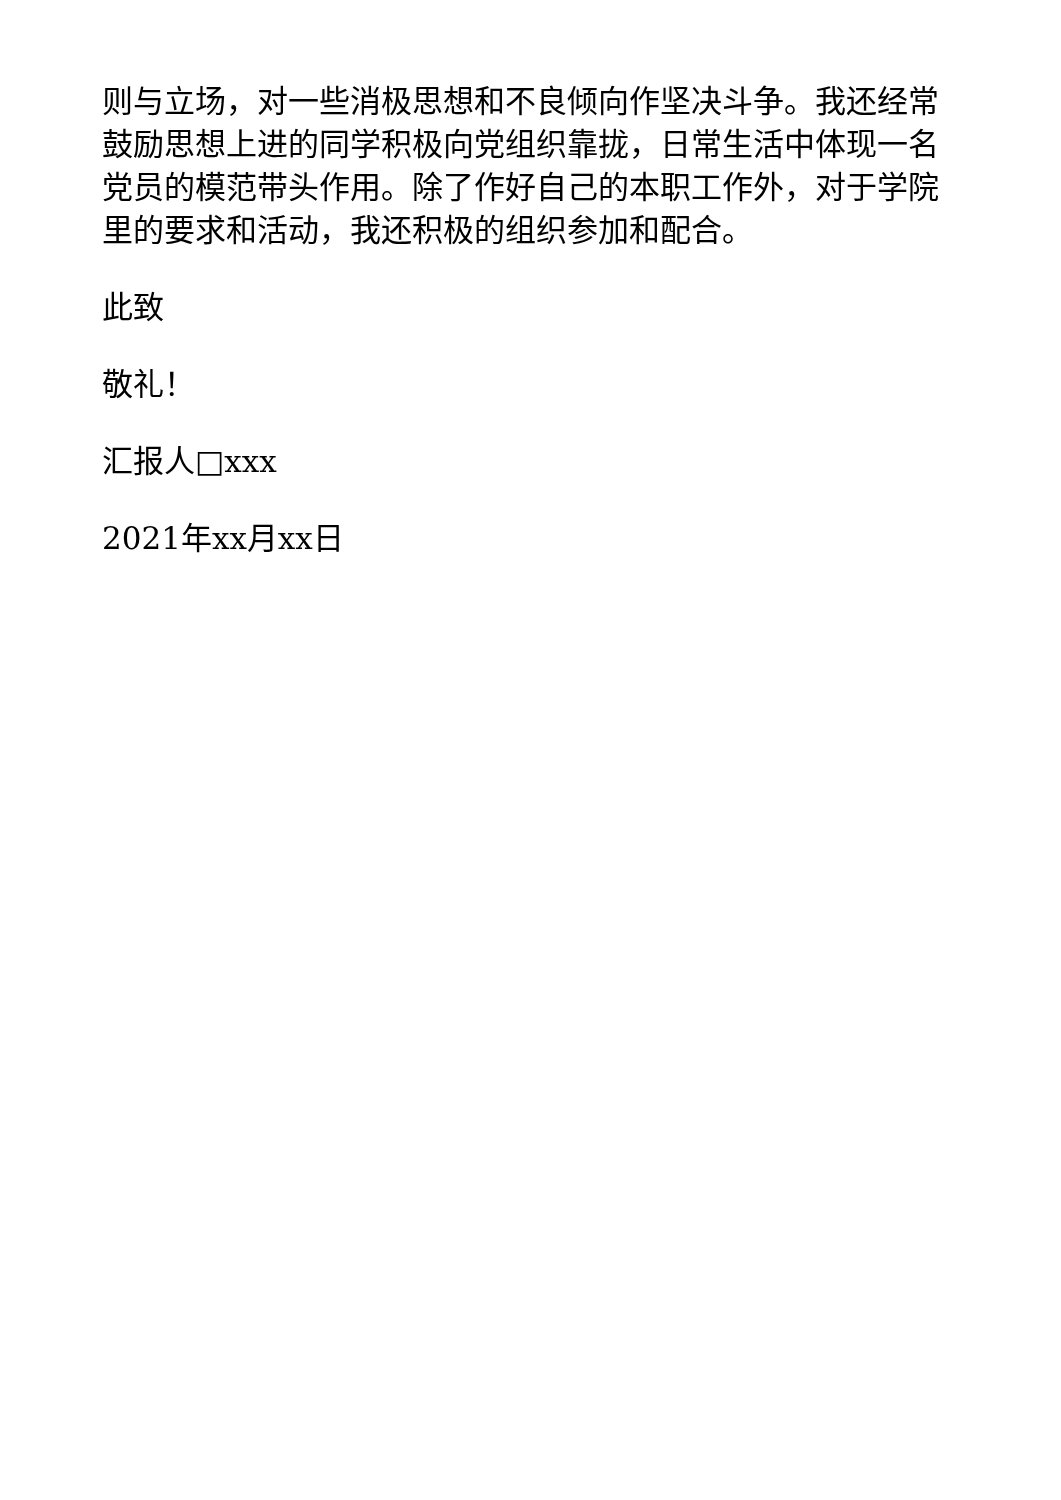则与立场，对一些消极思想和不良倾向作坚决斗争。我还经常鼓励思想上进的同学积极向党组织靠拢，日常生活中体现一名党员的模范带头作用。除了作好自己的本职工作外，对于学院里的要求和活动，我还积极的组织参加和配合。
此致
敬礼！
汇报人□xxx
2021年xx月xx日